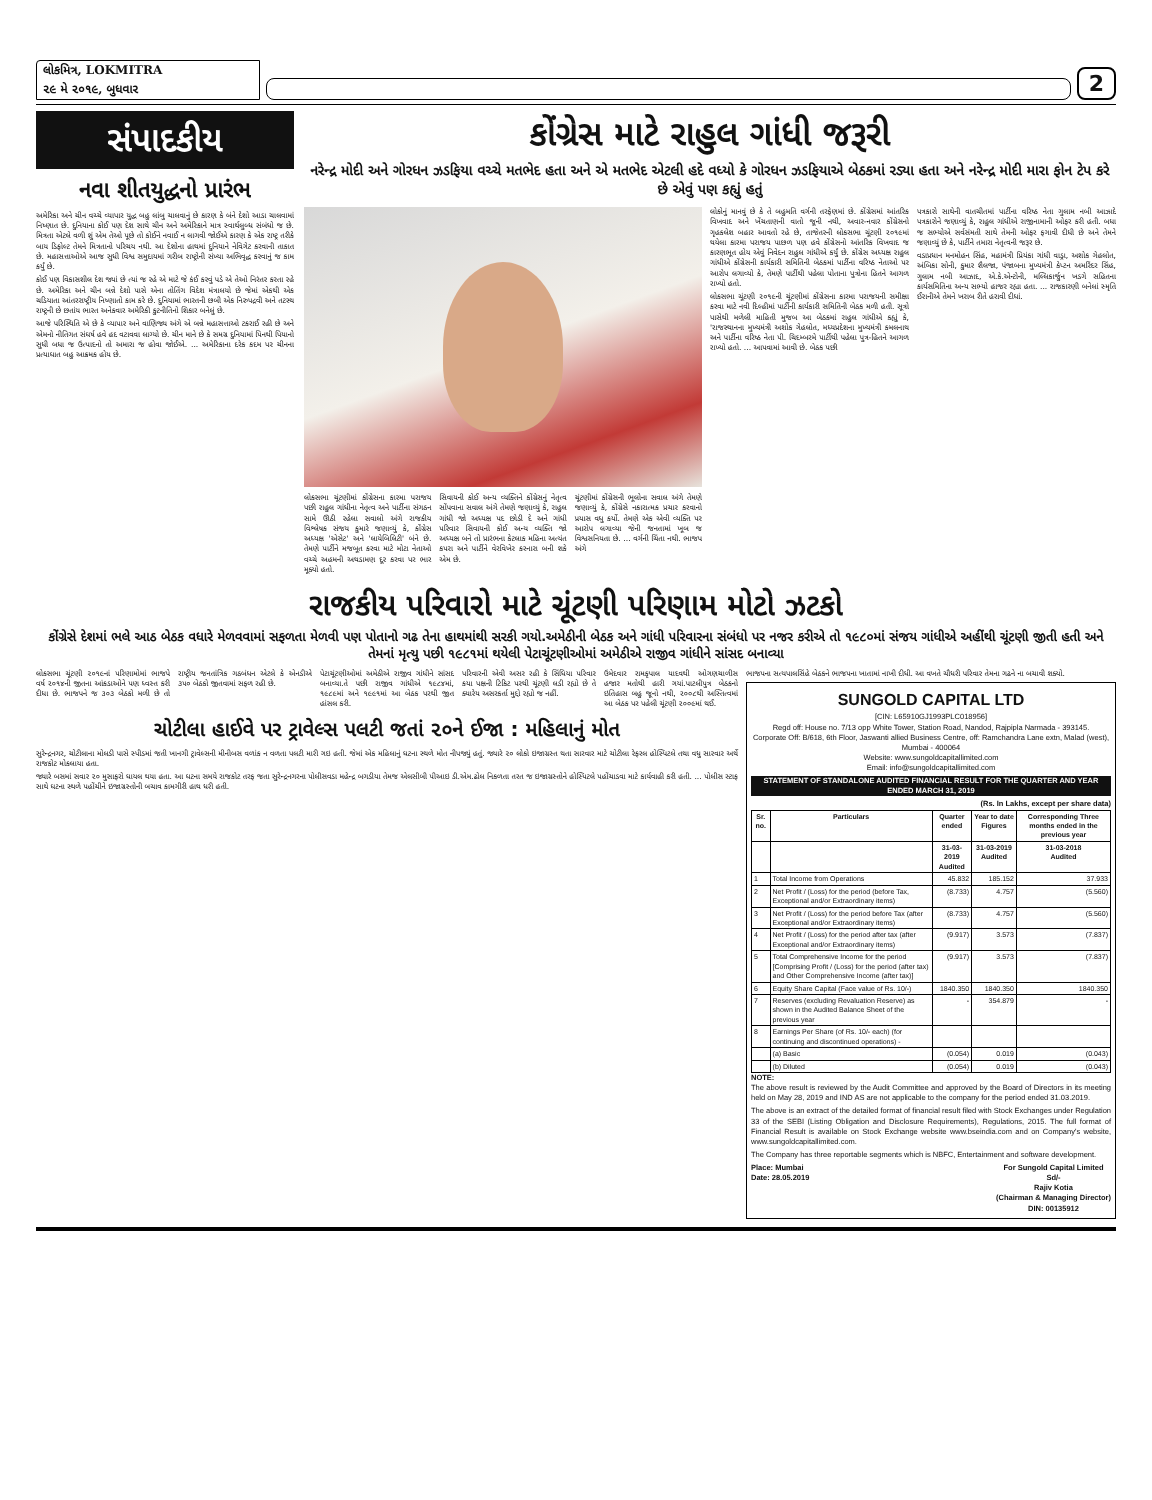લોકમિત્ર, LOKMITRA
૨૯ મે ૨૦૧૯, બુધવાર
2
સંપાદકીય
નવા શીતયુદ્ધનો પ્રારંભ
અમેરિકા અને ચીન વચ્ચે વ્યાપાર યુદ્ધ બહુ લાંબુ ચાલવાનું છે કારણ કે બંને દેશો આડા ચાલવામાં નિષ્ણાત છે. દુનિયાના કોઈ પણ દેશ સાથે ચીન અને અમેરિકાને માત્ર સ્વાર્થલુબ્ધ સંબંધો જ છે. મિત્રતા એટલે વળી શું એમ તેઓ પૂછે તો કોઈને નવાઈ ન લાગવી જોઈએ કારણ કે એક રાષ્ટ્ર તરીકે બાય ડિફોલ્ટ તેમને મિત્રતાનો પરિચય નથી. આ દેશોના હાથમાં દુનિયાને નેવિગેટ કરવાની તાકાત છે. મહાસત્તાઓએ આજ સુધી વિશ્વ સમુદાયમાં ગરીબ રાષ્ટ્રોની સંખ્યા અભિવૃદ્ધ કરવાનું જ કામ કર્યું છે.
કોઈ પણ વિકાસશીલ દેશ જ્યાં છે ત્યાં જ રહે એ માટે જે કંઈ કરવું પડે એ તેઓ નિરંતર કરતા રહે છે. અમેરિકા અને ચીન બન્ને દેશો પાસે એના તોતિંગ વિદેશ મંત્રાલયો છે જેમાં એકથી એક ચડિયાતા આંતરરાષ્ટ્રીય નિષ્ણાતો કામ કરે છે. દુનિયામાં ભારતની છબી એક નિરુપદ્રવી અને તટસ્થ રાષ્ટ્રની છે છતાંય ભારત અનેકવાર અમેરિકી કુટનીતિનો શિકાર બનેલું છે.
આજે પરિસ્થિતિ એ છે કે વ્યાપાર અને વાણિજ્ય અંગે એ બન્ને મહાસત્તાઓ ટકરાઈ રહી છે અને એમનો નીતિગત સંઘર્ષ હવે હદ વટાવવા લાગ્યો છે. ચીન માને છે કે સમગ્ર દુનિયામાં પિનથી પિયાનો સુધી બધા જ ઉત્પાદનો તો અમારા જ હોવા જોઈએ. ... અમેરિકાના દરેક કદમ પર ચીનના પ્રત્યાઘાત બહુ આક્રમક હોય છે.
કોંગ્રેસ માટે રાહુલ ગાંધી જરૂરી
નરેન્દ્ર મોદી અને ગોરધન ઝડફિયા વચ્ચે મતભેદ હતા અને એ મતભેદ એટલી હદે વધ્યો કે ગોરધન ઝડફિયાએ બેઠકમાં રડ્યા હતા અને નરેન્દ્ર મોદી મારા ફોન ટેપ કરે છે એવું પણ કહ્યું હતું
લોકસભા ચૂંટણીમાં કોંગ્રેસના કારમા પરાજય પછી રાહુલ ગાંધીના નેતૃત્વ અને પાર્ટીના સંગઠન સામે ઊઠી રહેલા સવાલો અંગે રાજકીય વિશ્લેષક સંજય કુમારે જણાવ્યું કે, કોંગ્રેસ અધ્યક્ષ 'એસેટ' અને 'લાયેબિલિટી' બંને છે. તેમણે પાર્ટીને મજબૂત કરવા માટે મોટા નેતાઓ વચ્ચે અહમની અથડામણ દૂર કરવા પર ભાર મૂક્યો હતો.
સિવાયની કોઈ અન્ય વ્યક્તિને કોંગ્રેસનું નેતૃત્વ સોંપવાના સવાલ અંગે તેમણે જણાવ્યું કે, રાહુલ ગાંધી જો અધ્યક્ષ પદ છોડી દે અને ગાંધી પરિવાર સિવાયની કોઈ અન્ય વ્યક્તિ જો અધ્યક્ષ બને તો પ્રારંભના કેટલાક મહિના અત્યંત કપરા અને પાર્ટીને વેરવિખેર કરનારા બની શકે એમ છે.
ચૂંટણીમાં કોંગ્રેસની ભૂલોના સવાલ અંગે તેમણે જણાવ્યું કે, કોંગ્રેસે નકારાત્મક પ્રચાર કરવાનો પ્રયાસ વધુ કર્યો. તેમણે એક એવી વ્યક્તિ પર આરોપ લગાવ્યા જેની જનતામાં ખૂબ જ વિશ્વસનિયતા છે. ... વર્ગની ચિંતા નથી. ભાજપ અંગે
લોકોનું માનવું છે કે તે બહુમતિ વર્ગની તરફેણમાં છે. કોંગ્રેસમાં આંતરિક વિખવાદ અને ખેંચતાણની વાતો જૂની નથી, અવાર-નવાર કોંગ્રેસનો ગૃહકલેશ બહાર આવતો રહે છે, તાજેતરની લોકસભા ચૂંટણી ૨૦૧૯માં થયેલા કારમા પરાજય પાછળ પણ હવે કોંગ્રેસનો આંતરિક વિખવાદ જ કારણભૂત હોય એવું નિવેદન રાહુલ ગાંધીએ કર્યું છે. કોંગ્રેસ અધ્યક્ષ રાહુલ ગાંધીએ કોંગ્રેસની કાર્યકારી સમિતિની બેઠકમાં પાર્ટીના વરિષ્ઠ નેતાઓ પર આરોપ લગાવ્યો કે, તેમણે પાર્ટીથી પહેલા પોતાના પુત્રોના હિતને આગળ રાખ્યો હતો.
લોકસભા ચૂંટણી ૨૦૧૯ની ચૂંટણીમાં કોંગ્રેસના કારમા પરાજયની સમીક્ષા કરવા માટે નવી દિલ્હીમાં પાર્ટીની કાર્યકારી સમિતિની બેઠક મળી હતી. સૂત્રો પાસેથી મળેલી માહિતી મુજબ આ બેઠકમાં રાહુલ ગાંધીએ કહ્યું કે, 'રાજસ્થાનના મુખ્યમંત્રી અશોક ગેહલોત, મધ્યપ્રદેશના મુખ્યમંત્રી કમલનાથ અને પાર્ટીના વરિષ્ઠ નેતા પી. ચિદમ્બરમે પાર્ટીથી પહેલા પુત્ર-હિતને આગળ રાખ્યો હતો. ... આપવામાં આવી છે. બેઠક પછી
પત્રકારો સાથેની વાતચીતમાં પાર્ટીના વરિષ્ઠ નેતા ગુલામ નબી આઝાદે પત્રકારોને જણાવ્યું કે, રાહુલ ગાંધીએ રાજીનામાની ઓફર કરી હતી. બધા જ સભ્યોએ સર્વસંમતી સાથે તેમની ઓફર ફગાવી દીધી છે અને તેમને જણાવ્યું છે કે, પાર્ટીને તમારા નેતૃત્વની જરૂર છે.
વડાપ્રધાન મનમોહન સિંહ, મહામંત્રી પ્રિયંકા ગાંધી વાડ્રા, અશોક ગેહલોત, અંબિકા સોની, કુમાર શૈલજા, પંજાબના મુખ્યમંત્રી કેપ્ટન અમરિંદર સિંહ, ગુલામ નબી આઝાદ, એ.કે.એન્ટોની, મલ્લિકાર્જુન ખડગે સહિતના કાર્યસમિતિના અન્ય સભ્યો હાજર રહ્યા હતા. ... રાજકારણી બનેલાં સ્મૃતિ ઈરાનીએ તેમને ખરાબ રીતે હરાવી દીધાં.
રાજકીય પરિવારો માટે ચૂંટણી પરિણામ મોટો ઝટકો
કોંગ્રેસે દેશમાં ભલે આઠ બેઠક વધારે મેળવવામાં સફળતા મેળવી પણ પોતાનો ગઢ તેના હાથમાંથી સરકી ગયો.અમેઠીની બેઠક અને ગાંધી પરિવારના સંબંધો પર નજર કરીએ તો ૧૯૮૦માં સંજય ગાંધીએ અહીંથી ચૂંટણી જીતી હતી અને તેમનાં મૃત્યુ પછી ૧૯૮૧માં થયેલી પેટાચૂંટણીઓમાં અમેઠીએ રાજીવ ગાંધીને સાંસદ બનાવ્યા
લોકસભા ચૂંટણી ૨૦૧૯નાં પરિણામોમાં ભાજપે વર્ષ ૨૦૧૪ની જીતના આંકડાઓને પણ ધ્વસ્ત કરી દીધા છે. ભાજપને જ ૩૦૩ બેઠકો મળી છે તો રાષ્ટ્રીય જનતાંત્રિક ગઠબંધન એટલે કે એનડીએ ૩૫૦ બેઠકો જીતવામાં સફળ રહી છે.
પેટાચૂંટણીઓમાં અમેઠીએ રાજીવ ગાંધીને સાંસદ બનાવ્યા.તે પછી રાજીવ ગાંધીએ ૧૯૮૪માં, ૧૯૮૯માં અને ૧૯૯૧માં આ બેઠક પરથી જીત હાંસલ કરી.
પરિવારની એવી અસર રહી કે સિંધિયા પરિવાર કયા પક્ષની ટિકિટ પરથી ચૂંટણી લડી રહ્યો છે તે ક્યારેય અસરકર્તા મુદ્દો રહ્યો જ નહીં.
ઉમેદવાર રામકૃપાલ યાદવથી ઓગણચાળીસ હજાર મતોથી હારી ગયાં.પાટલીપુત્ર બેઠકનો ઇતિહાસ બહુ જૂનો નથી, ૨૦૦૮થી અસ્તિત્વમાં આ બેઠક પર પહેલી ચૂંટણી ૨૦૦૯માં થઈ.
ચોટીલા હાઈવે પર ટ્રાવેલ્સ પલટી જતાં ૨૦ને ઈજા : મહિલાનું મોત
સુરેન્દ્રનગર, ચોટીલાના મોલડી પાસે સ્પીડમાં જતી ખાનગી ટ્રાવેલ્સની મીનીબસ વળાંક ન વળતા પલટી મારી ગઇ હતી. જેમાં એક મહિલાનું ઘટના સ્થળે મોત નીપજ્યું હતું. જ્યારે ૨૦ લોકો ઇજાગ્રસ્ત થતા સારવાર માટે ચોટીલા રેફરલ હોસ્પિટલે તથા વધુ સારવાર અર્થે રાજકોટ મોકલાયા હતા.
જ્યારે બસમાં સવાર ૨૦ મુસાફરો ઘાયલ થયા હતા. આ ઘટના સમયે રાજકોટ તરફ જતા સુરેન્દ્રનગરના પોલીસવડા મહેન્દ્ર બગડીયા તેમજ એલસીબી પીઆઇ ડી.એમ.ઢોલ નિકળતા તરત જ ઇજાગ્રસ્તોને હોસ્પિટલે પહોંચાડવા માટે કાર્યવાહી કરી હતી. ... પોલીસ સ્ટાફ સાથે ઘટના સ્થળે પહોંચીને ઇજાગ્રસ્તોની બચાવ કામગીરી હાથ ધરી હતી.
ભાજપના સત્યપાલસિંહે બેઠકને ભાજપના ખાતામાં નાખી દીધી. આ વખતે ચૌધરી પરિવાર તેમના ગઢને ના બચાવી શક્યો.
SUNGOLD CAPITAL LTD
[CIN: L65910GJ1993PLC018956]
Regd off: House no. 7/13 opp White Tower, Station Road, Nandod, Rajpipla Narmada - 393145.
Corporate Off: B/618, 6th Floor, Jaswanti allied Business Centre, off: Ramchandra Lane extn, Malad (west), Mumbai - 400064
Website: www.sungoldcapitallimited.com
Email: info@sungoldcapitallimited.com
STATEMENT OF STANDALONE AUDITED FINANCIAL RESULT FOR THE QUARTER AND YEAR ENDED MARCH 31, 2019
(Rs. In Lakhs, except per share data)
| Sr. no. | Particulars | Quarter ended | Year to date Figures | Corresponding Three months ended in the previous year |
| --- | --- | --- | --- | --- |
| | | 31-03-2019 Audited | 31-03-2019 Audited | 31-03-2018 Audited |
| 1 | Total Income from Operations | 45.832 | 185.152 | 37.933 |
| 2 | Net Profit / (Loss) for the period (before Tax, Exceptional and/or Extraordinary items) | (8.733) | 4.757 | (5.560) |
| 3 | Net Profit / (Loss) for the period before Tax (after Exceptional and/or Extraordinary items) | (8.733) | 4.757 | (5.560) |
| 4 | Net Profit / (Loss) for the period after tax (after Exceptional and/or Extraordinary items) | (9.917) | 3.573 | (7.837) |
| 5 | Total Comprehensive Income for the period [Comprising Profit / (Loss) for the period (after tax) and Other Comprehensive Income (after tax)] | (9.917) | 3.573 | (7.837) |
| 6 | Equity Share Capital (Face value of Rs. 10/-) | 1840.350 | 1840.350 | 1840.350 |
| 7 | Reserves (excluding Revaluation Reserve) as shown in the Audited Balance Sheet of the previous year | - | 354.879 | - |
| 8 | Earnings Per Share (of Rs. 10/- each) (for continuing and discontinued operations) - | | | |
| | (a) Basic | (0.054) | 0.019 | (0.043) |
| | (b) Diluted | (0.054) | 0.019 | (0.043) |
NOTE:
The above result is reviewed by the Audit Committee and approved by the Board of Directors in its meeting held on May 28, 2019 and IND AS are not applicable to the company for the period ended 31.03.2019.
The above is an extract of the detailed format of financial result filed with Stock Exchanges under Regulation 33 of the SEBI (Listing Obligation and Disclosure Requirements), Regulations, 2015. The full format of Financial Result is available on Stock Exchange website www.bseindia.com and on Company's website, www.sungoldcapitallimited.com.
The Company has three reportable segments which is NBFC, Entertainment and software development.
Place: Mumbai
Date: 28.05.2019 For Sungold Capital Limited
Sd/-
Rajiv Kotia
(Chairman & Managing Director)
DIN: 00135912